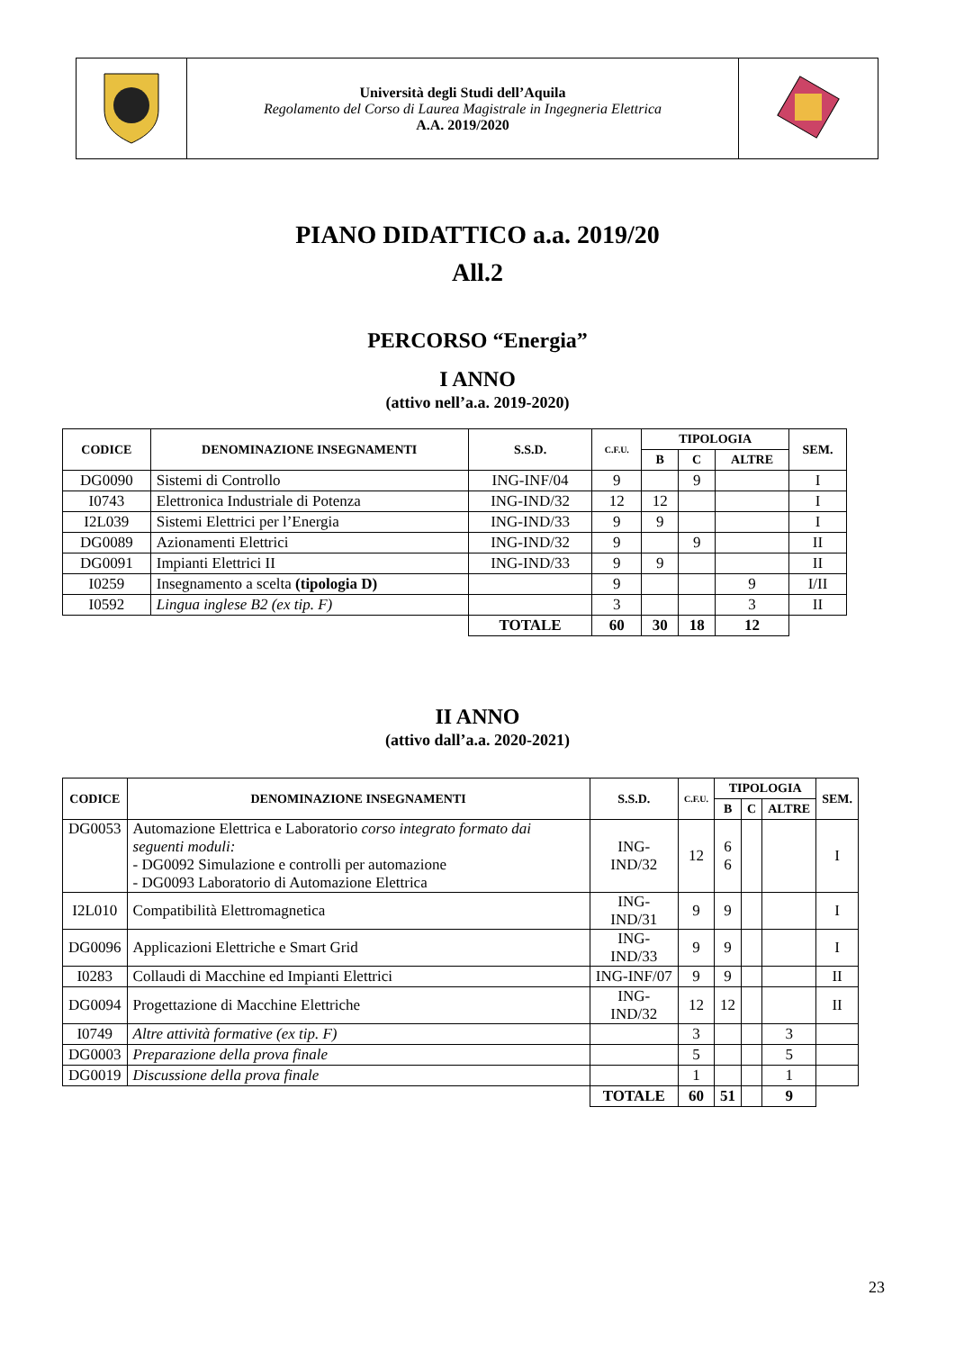| | Università degli Studi dell’Aquila Regolamento del Corso di Laurea Magistrale in Ingegneria Elettrica A.A. 2019/2020 | |
PIANO DIDATTICO a.a. 2019/20
All.2
PERCORSO “Energia”
I ANNO
(attivo nell’a.a. 2019-2020)
| CODICE | DENOMINAZIONE INSEGNAMENTI | S.S.D. | C.F.U. | TIPOLOGIA | | | SEM. |
| --- | --- | --- | --- | --- | --- | --- | --- |
| | | | | B | C | ALTRE | |
| DG0090 | Sistemi di Controllo | ING-INF/04 | 9 | | 9 | | I |
| I0743 | Elettronica Industriale di Potenza | ING-IND/32 | 12 | 12 | | | I |
| I2L039 | Sistemi Elettrici per l’Energia | ING-IND/33 | 9 | 9 | | | I |
| DG0089 | Azionamenti Elettrici | ING-IND/32 | 9 | | 9 | | II |
| DG0091 | Impianti Elettrici II | ING-IND/33 | 9 | 9 | | | II |
| I0259 | Insegnamento a scelta (tipologia D) | | 9 | | | 9 | I/II |
| I0592 | Lingua inglese B2 (ex tip. F) | | 3 | | | 3 | II |
| | | TOTALE | 60 | 30 | 18 | 12 | |
II ANNO
(attivo dall’a.a. 2020-2021)
| CODICE | DENOMINAZIONE INSEGNAMENTI | S.S.D. | C.F.U. | TIPOLOGIA | | | SEM. |
| --- | --- | --- | --- | --- | --- | --- | --- |
| | | | | B | C | ALTRE | |
| DG0053 | Automazione Elettrica e Laboratorio corso integrato formato dai seguenti moduli: - DG0092 Simulazione e controlli per automazione - DG0093 Laboratorio di Automazione Elettrica | ING-IND/32 | 12 | 6 6 | | | I |
| I2L010 | Compatibilità Elettromagnetica | ING-IND/31 | 9 | 9 | | | I |
| DG0096 | Applicazioni Elettriche e Smart Grid | ING-IND/33 | 9 | 9 | | | I |
| I0283 | Collaudi di Macchine ed Impianti Elettrici | ING-INF/07 | 9 | 9 | | | II |
| DG0094 | Progettazione di Macchine Elettriche | ING-IND/32 | 12 | 12 | | | II |
| I0749 | Altre attività formative (ex tip. F) | | 3 | | | 3 | |
| DG0003 | Preparazione della prova finale | | 5 | | | 5 | |
| DG0019 | Discussione della prova finale | | 1 | | | 1 | |
| | | TOTALE | 60 | 51 | | 9 | |
23